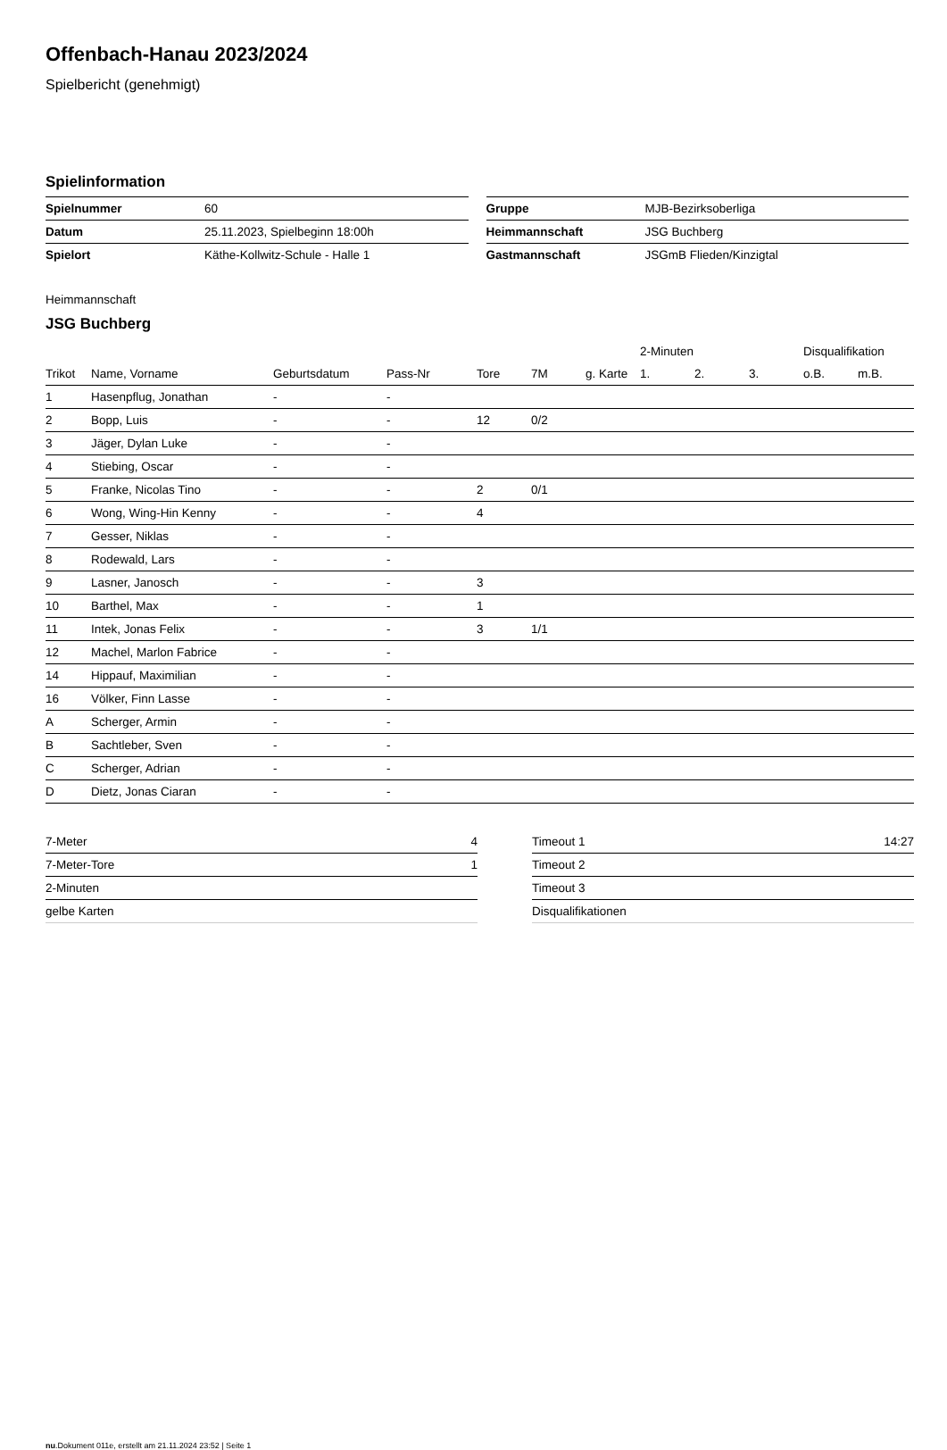Offenbach-Hanau 2023/2024
Spielbericht (genehmigt)
Spielinformation
| Spielnummer | 60 |
| Datum | 25.11.2023, Spielbeginn 18:00h |
| Spielort | Käthe-Kollwitz-Schule - Halle 1 |
| Gruppe | MJB-Bezirksoberliga |
| Heimmannschaft | JSG Buchberg |
| Gastmannschaft | JSGmB Flieden/Kinzigtal |
Heimmannschaft
JSG Buchberg
| | | | | | | | 2-Minuten | | | Disqualifikation | |
| Trikot | Name, Vorname | Geburtsdatum | Pass-Nr | Tore | 7M | g. Karte | 1. | 2. | 3. | o.B. | m.B. |
| 1 | Hasenpflug, Jonathan | - | - | | | | | | | | |
| 2 | Bopp, Luis | - | - | 12 | 0/2 | | | | | | |
| 3 | Jäger, Dylan Luke | - | - | | | | | | | | |
| 4 | Stiebing, Oscar | - | - | | | | | | | | |
| 5 | Franke, Nicolas Tino | - | - | 2 | 0/1 | | | | | | |
| 6 | Wong, Wing-Hin Kenny | - | - | 4 | | | | | | | |
| 7 | Gesser, Niklas | - | - | | | | | | | | |
| 8 | Rodewald, Lars | - | - | | | | | | | | |
| 9 | Lasner, Janosch | - | - | 3 | | | | | | | |
| 10 | Barthel, Max | - | - | 1 | | | | | | | |
| 11 | Intek, Jonas Felix | - | - | 3 | 1/1 | | | | | | |
| 12 | Machel, Marlon Fabrice | - | - | | | | | | | | |
| 14 | Hippauf, Maximilian | - | - | | | | | | | | |
| 16 | Völker, Finn Lasse | - | - | | | | | | | | |
| A | Scherger, Armin | - | - | | | | | | | | |
| B | Sachtleber, Sven | - | - | | | | | | | | |
| C | Scherger, Adrian | - | - | | | | | | | | |
| D | Dietz, Jonas Ciaran | - | - | | | | | | | | |
| 7-Meter | 4 |
| 7-Meter-Tore | 1 |
| 2-Minuten | |
| gelbe Karten | |
| Timeout 1 | 14:27 |
| Timeout 2 | |
| Timeout 3 | |
| Disqualifikationen | |
nu.Dokument 011e, erstellt am 21.11.2024 23:52 | Seite 1